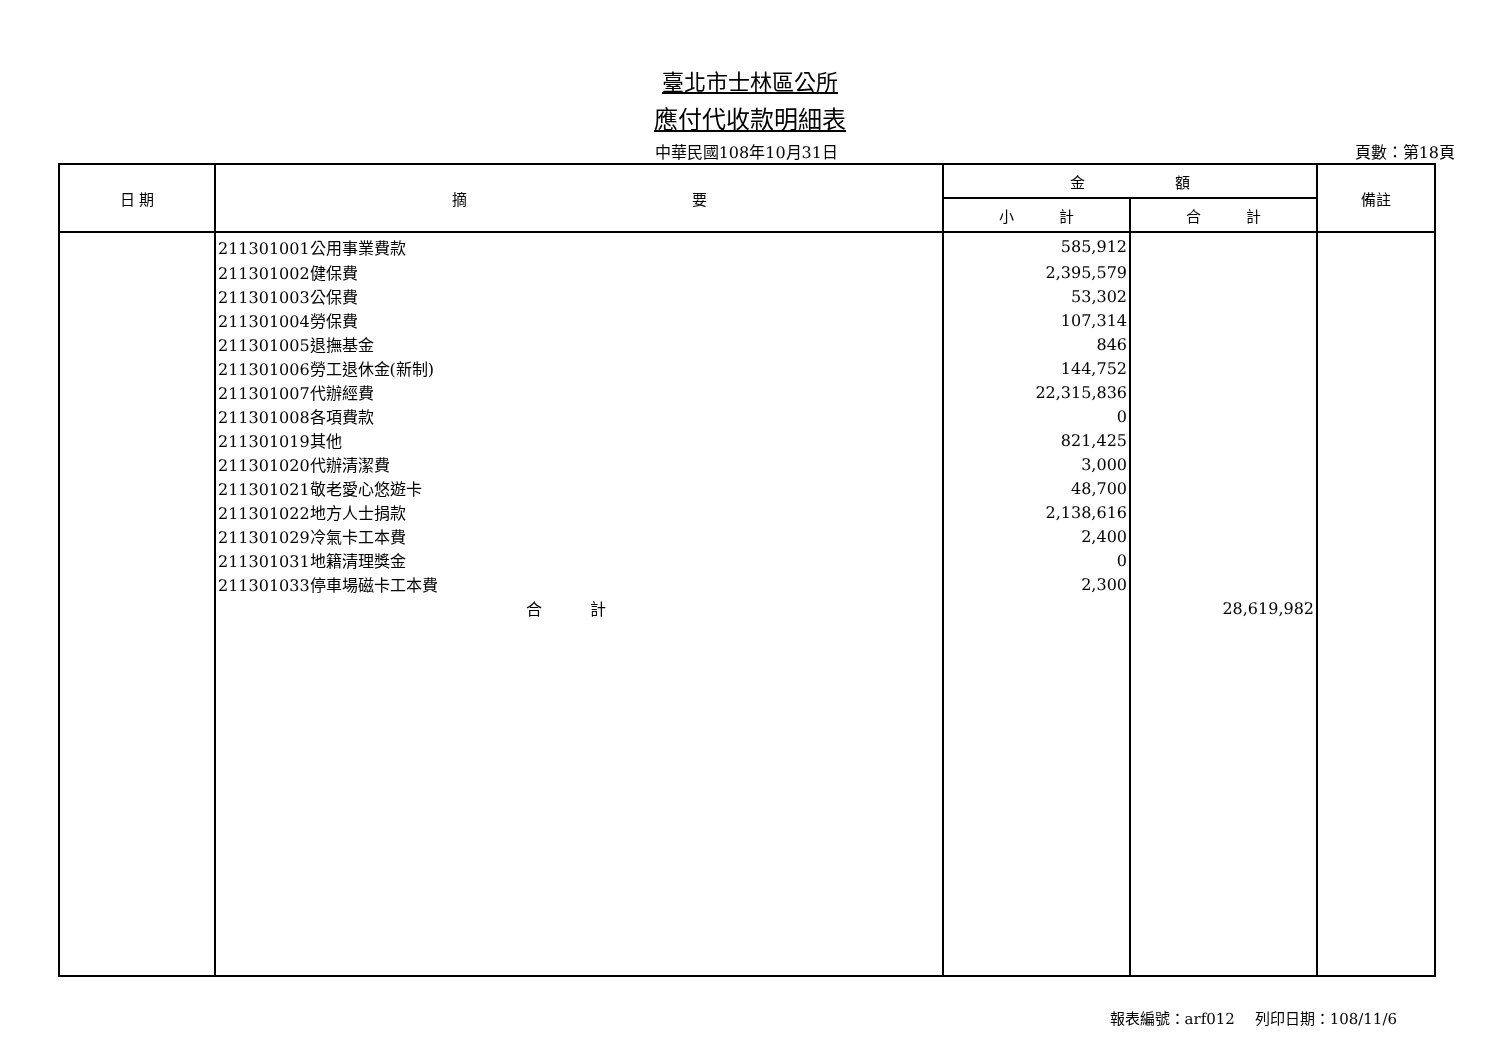臺北市士林區公所
應付代收款明細表
中華民國108年10月31日 頁數：第18頁
| 日 期 | 摘 要 | 金 額 | | 備註 |
| --- | --- | --- | --- | --- |
| | | 小 計 | 合 計 | |
| | 211301001公用事業費款 | 585,912 | | |
| | 211301002健保費 | 2,395,579 | | |
| | 211301003公保費 | 53,302 | | |
| | 211301004勞保費 | 107,314 | | |
| | 211301005退撫基金 | 846 | | |
| | 211301006勞工退休金(新制) | 144,752 | | |
| | 211301007代辦經費 | 22,315,836 | | |
| | 211301008各項費款 | 0 | | |
| | 211301019其他 | 821,425 | | |
| | 211301020代辦清潔費 | 3,000 | | |
| | 211301021敬老愛心悠遊卡 | 48,700 | | |
| | 211301022地方人士捐款 | 2,138,616 | | |
| | 211301029冷氣卡工本費 | 2,400 | | |
| | 211301031地籍清理獎金 | 0 | | |
| | 211301033停車場磁卡工本費 | 2,300 | | |
| | 合 計 | | 28,619,982 | |
報表編號：arf012　 列印日期：108/11/6